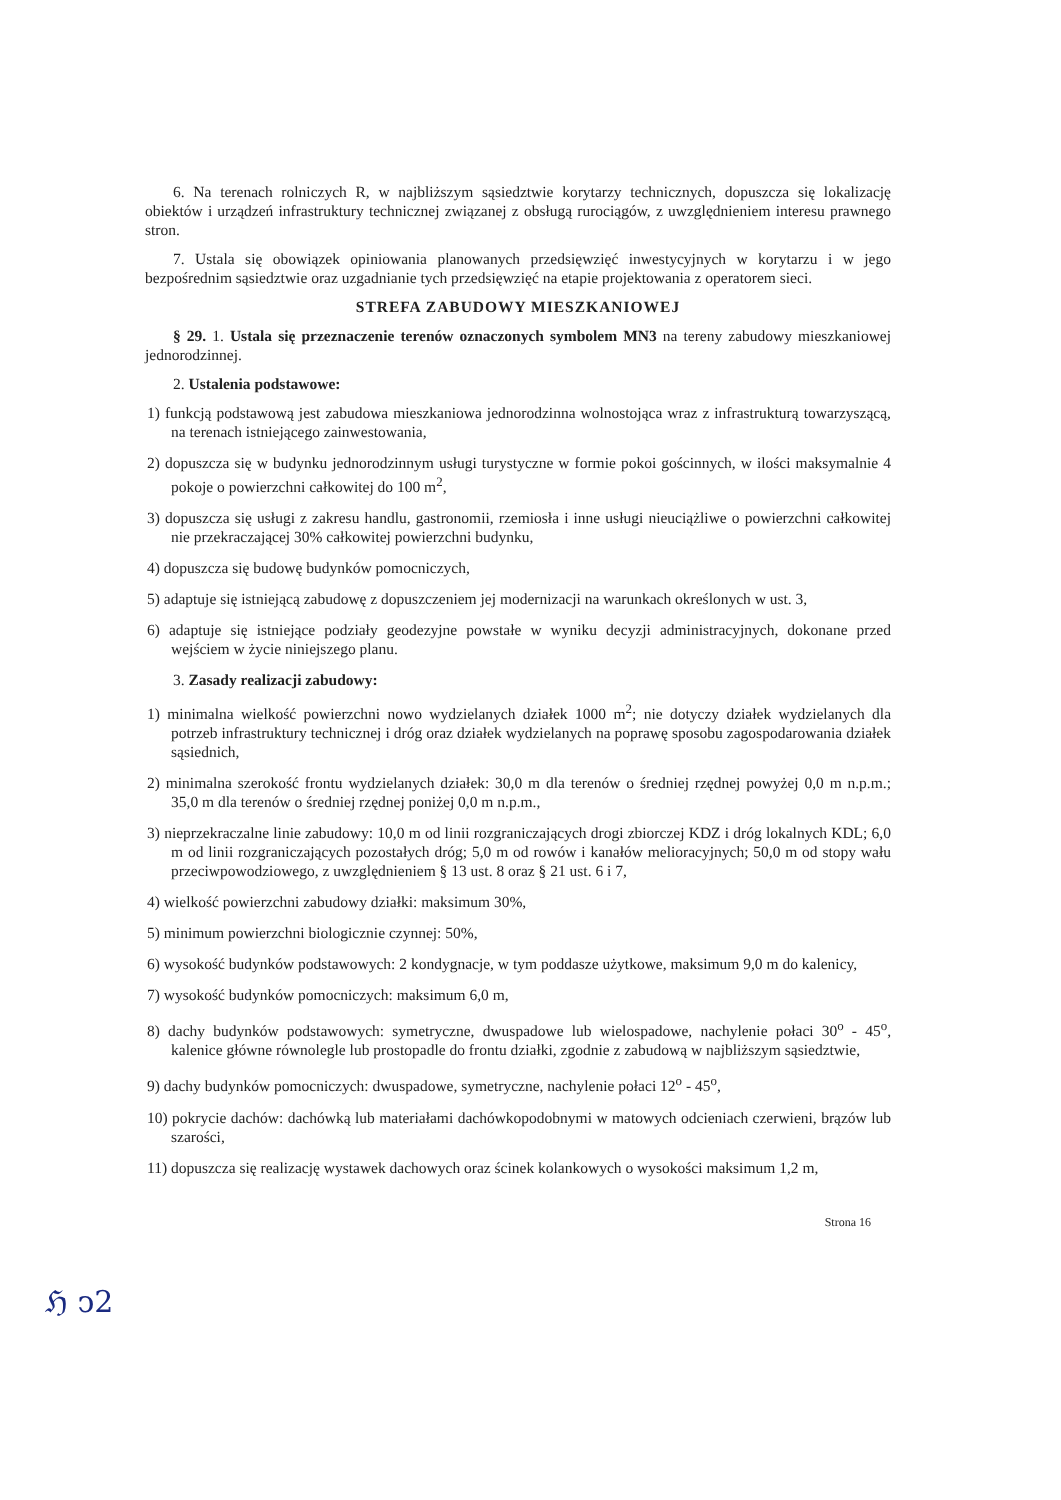6. Na terenach rolniczych R, w najbliższym sąsiedztwie korytarzy technicznych, dopuszcza się lokalizację obiektów i urządzeń infrastruktury technicznej związanej z obsługą rurociągów, z uwzględnieniem interesu prawnego stron.
7. Ustala się obowiązek opiniowania planowanych przedsięwzięć inwestycyjnych w korytarzu i w jego bezpośrednim sąsiedztwie oraz uzgadnianie tych przedsięwzięć na etapie projektowania z operatorem sieci.
STREFA ZABUDOWY MIESZKANIOWEJ
§ 29. 1. Ustala się przeznaczenie terenów oznaczonych symbolem MN3 na tereny zabudowy mieszkaniowej jednorodzinnej.
2. Ustalenia podstawowe:
1) funkcją podstawową jest zabudowa mieszkaniowa jednorodzinna wolnostojąca wraz z infrastrukturą towarzyszącą, na terenach istniejącego zainwestowania,
2) dopuszcza się w budynku jednorodzinnym usługi turystyczne w formie pokoi gościnnych, w ilości maksymalnie 4 pokoje o powierzchni całkowitej do 100 m<sup>2</sup>,
3) dopuszcza się usługi z zakresu handlu, gastronomii, rzemiosła i inne usługi nieuciążliwe o powierzchni całkowitej nie przekraczającej 30% całkowitej powierzchni budynku,
4) dopuszcza się budowę budynków pomocniczych,
5) adaptuje się istniejącą zabudowę z dopuszczeniem jej modernizacji na warunkach określonych w ust. 3,
6) adaptuje się istniejące podziały geodezyjne powstałe w wyniku decyzji administracyjnych, dokonane przed wejściem w życie niniejszego planu.
3. Zasady realizacji zabudowy:
1) minimalna wielkość powierzchni nowo wydzielanych działek 1000 m<sup>2</sup>; nie dotyczy działek wydzielanych dla potrzeb infrastruktury technicznej i dróg oraz działek wydzielanych na poprawę sposobu zagospodarowania działek sąsiednich,
2) minimalna szerokość frontu wydzielanych działek: 30,0 m dla terenów o średniej rzędnej powyżej 0,0 m n.p.m.; 35,0 m dla terenów o średniej rzędnej poniżej 0,0 m n.p.m.,
3) nieprzekraczalne linie zabudowy: 10,0 m od linii rozgraniczających drogi zbiorczej KDZ i dróg lokalnych KDL; 6,0 m od linii rozgraniczających pozostałych dróg; 5,0 m od rowów i kanałów melioracyjnych; 50,0 m od stopy wału przeciwpowodziowego, z uwzględnieniem § 13 ust. 8 oraz § 21 ust. 6 i 7,
4) wielkość powierzchni zabudowy działki: maksimum 30%,
5) minimum powierzchni biologicznie czynnej: 50%,
6) wysokość budynków podstawowych: 2 kondygnacje, w tym poddasze użytkowe, maksimum 9,0 m do kalenicy,
7) wysokość budynków pomocniczych: maksimum 6,0 m,
8) dachy budynków podstawowych: symetryczne, dwuspadowe lub wielospadowe, nachylenie połaci 30<sup>o</sup> - 45<sup>o</sup>, kalenice główne równolegle lub prostopadle do frontu działki, zgodnie z zabudową w najbliższym sąsiedztwie,
9) dachy budynków pomocniczych: dwuspadowe, symetryczne, nachylenie połaci 12<sup>o</sup> - 45<sup>o</sup>,
10) pokrycie dachów: dachówką lub materiałami dachówkopodobnymi w matowych odcieniach czerwieni, brązów lub szarości,
11) dopuszcza się realizację wystawek dachowych oraz ścinek kolankowych o wysokości maksimum 1,2 m,
Strona 16
ℌ ↄ2